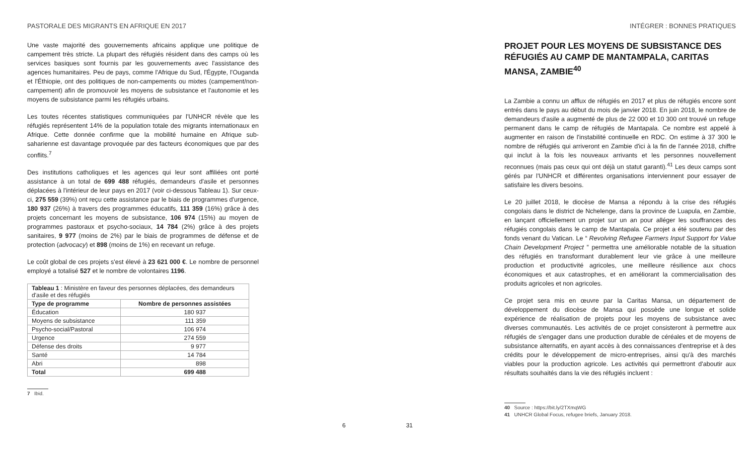PASTORALE DES MIGRANTS EN AFRIQUE EN 2017
Une vaste majorité des gouvernements africains applique une politique de campement très stricte. La plupart des réfugiés résident dans des camps où les services basiques sont fournis par les gouvernements avec l'assistance des agences humanitaires. Peu de pays, comme l'Afrique du Sud, l'Égypte, l'Ouganda et l'Éthiopie, ont des politiques de non-campements ou mixtes (campement/non-campement) afin de promouvoir les moyens de subsistance et l'autonomie et les moyens de subsistance parmi les réfugiés urbains.
Les toutes récentes statistiques communiquées par l'UNHCR révèle que les réfugiés représentent 14% de la population totale des migrants internationaux en Afrique. Cette donnée confirme que la mobilité humaine en Afrique sub-saharienne est davantage provoquée par des facteurs économiques que par des conflits.<sup>7</sup>
Des institutions catholiques et les agences qui leur sont affiliées ont porté assistance à un total de 699 488 réfugiés, demandeurs d'asile et personnes déplacées à l'intérieur de leur pays en 2017 (voir ci-dessous Tableau 1). Sur ceux-ci, 275 559 (39%) ont reçu cette assistance par le biais de programmes d'urgence, 180 937 (26%) à travers des programmes éducatifs, 111 359 (16%) grâce à des projets concernant les moyens de subsistance, 106 974 (15%) au moyen de programmes pastoraux et psycho-sociaux, 14 784 (2%) grâce à des projets sanitaires, 9 977 (moins de 2%) par le biais de programmes de défense et de protection (advocacy) et 898 (moins de 1%) en recevant un refuge.
Le coût global de ces projets s'est élevé à 23 621 000 €. Le nombre de personnel employé a totalisé 527 et le nombre de volontaires 1196.
| Tableau 1 : Ministère en faveur des personnes déplacées, des demandeurs d'asile et des réfugiés | |
| Type de programme | Nombre de personnes assistées |
| Éducation | 180 937 |
| Moyens de subsistance | 111 359 |
| Psycho-social/Pastoral | 106 974 |
| Urgence | 274 559 |
| Défense des droits | 9 977 |
| Santé | 14 784 |
| Abri | 898 |
| Total | 699 488 |
7 Ibid.
INTÉGRER : BONNES PRATIQUES
PROJET POUR LES MOYENS DE SUBSISTANCE DES RÉFUGIÉS AU CAMP DE MANTAMPALA, CARITAS MANSA, ZAMBIE<sup>40</sup>
La Zambie a connu un afflux de réfugiés en 2017 et plus de réfugiés encore sont entrés dans le pays au début du mois de janvier 2018. En juin 2018, le nombre de demandeurs d'asile a augmenté de plus de 22 000 et 10 300 ont trouvé un refuge permanent dans le camp de réfugiés de Mantapala. Ce nombre est appelé à augmenter en raison de l'instabilité continuelle en RDC. On estime à 37 300 le nombre de réfugiés qui arriveront en Zambie d'ici à la fin de l'année 2018, chiffre qui inclut à la fois les nouveaux arrivants et les personnes nouvellement reconnues (mais pas ceux qui ont déjà un statut garanti).<sup>41</sup> Les deux camps sont gérés par l'UNHCR et différentes organisations interviennent pour essayer de satisfaire les divers besoins.
Le 20 juillet 2018, le diocèse de Mansa a répondu à la crise des réfugiés congolais dans le district de Nchelenge, dans la province de Luapula, en Zambie, en lançant officiellement un projet sur un an pour alléger les souffrances des réfugiés congolais dans le camp de Mantapala. Ce projet a été soutenu par des fonds venant du Vatican. Le “ Revolving Refugee Farmers Input Support for Value Chain Development Project ” permettra une améliorable notable de la situation des réfugiés en transformant durablement leur vie grâce à une meilleure production et productivité agricoles, une meilleure résilience aux chocs économiques et aux catastrophes, et en améliorant la commercialisation des produits agricoles et non agricoles.
Ce projet sera mis en œuvre par la Caritas Mansa, un département de développement du diocèse de Mansa qui possède une longue et solide expérience de réalisation de projets pour les moyens de subsistance avec diverses communautés. Les activités de ce projet consisteront à permettre aux réfugiés de s'engager dans une production durable de céréales et de moyens de subsistance alternatifs, en ayant accès à des connaissances d'entreprise et à des crédits pour le développement de micro-entreprises, ainsi qu'à des marchés viables pour la production agricole. Les activités qui permettront d'aboutir aux résultats souhaités dans la vie des réfugiés incluent :
40 Source : https://bit.ly/2TXmqWG
41 UNHCR Global Focus, refugee briefs, January 2018.
6 31